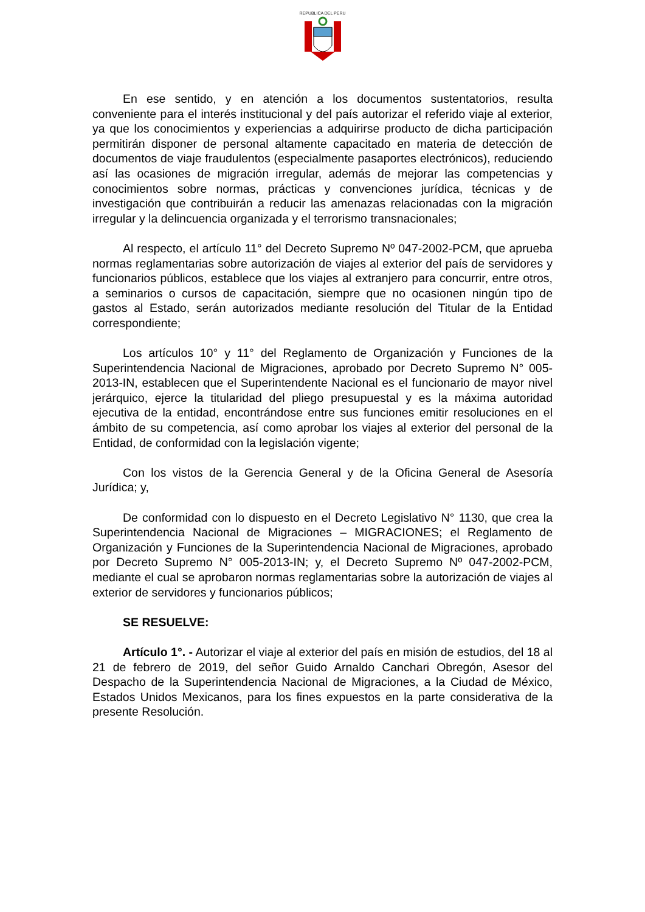REPUBLICA DEL PERU
En ese sentido, y en atención a los documentos sustentatorios, resulta conveniente para el interés institucional y del país autorizar el referido viaje al exterior, ya que los conocimientos y experiencias a adquirirse producto de dicha participación permitirán disponer de personal altamente capacitado en materia de detección de documentos de viaje fraudulentos (especialmente pasaportes electrónicos), reduciendo así las ocasiones de migración irregular, además de mejorar las competencias y conocimientos sobre normas, prácticas y convenciones jurídica, técnicas y de investigación que contribuirán a reducir las amenazas relacionadas con la migración irregular y la delincuencia organizada y el terrorismo transnacionales;
Al respecto, el artículo 11° del Decreto Supremo Nº 047-2002-PCM, que aprueba normas reglamentarias sobre autorización de viajes al exterior del país de servidores y funcionarios públicos, establece que los viajes al extranjero para concurrir, entre otros, a seminarios o cursos de capacitación, siempre que no ocasionen ningún tipo de gastos al Estado, serán autorizados mediante resolución del Titular de la Entidad correspondiente;
Los artículos 10° y 11° del Reglamento de Organización y Funciones de la Superintendencia Nacional de Migraciones, aprobado por Decreto Supremo N° 005-2013-IN, establecen que el Superintendente Nacional es el funcionario de mayor nivel jerárquico, ejerce la titularidad del pliego presupuestal y es la máxima autoridad ejecutiva de la entidad, encontrándose entre sus funciones emitir resoluciones en el ámbito de su competencia, así como aprobar los viajes al exterior del personal de la Entidad, de conformidad con la legislación vigente;
Con los vistos de la Gerencia General y de la Oficina General de Asesoría Jurídica; y,
De conformidad con lo dispuesto en el Decreto Legislativo N° 1130, que crea la Superintendencia Nacional de Migraciones – MIGRACIONES; el Reglamento de Organización y Funciones de la Superintendencia Nacional de Migraciones, aprobado por Decreto Supremo N° 005-2013-IN; y, el Decreto Supremo Nº 047-2002-PCM, mediante el cual se aprobaron normas reglamentarias sobre la autorización de viajes al exterior de servidores y funcionarios públicos;
SE RESUELVE:
Artículo 1°. - Autorizar el viaje al exterior del país en misión de estudios, del 18 al 21 de febrero de 2019, del señor Guido Arnaldo Canchari Obregón, Asesor del Despacho de la Superintendencia Nacional de Migraciones, a la Ciudad de México, Estados Unidos Mexicanos, para los fines expuestos en la parte considerativa de la presente Resolución.